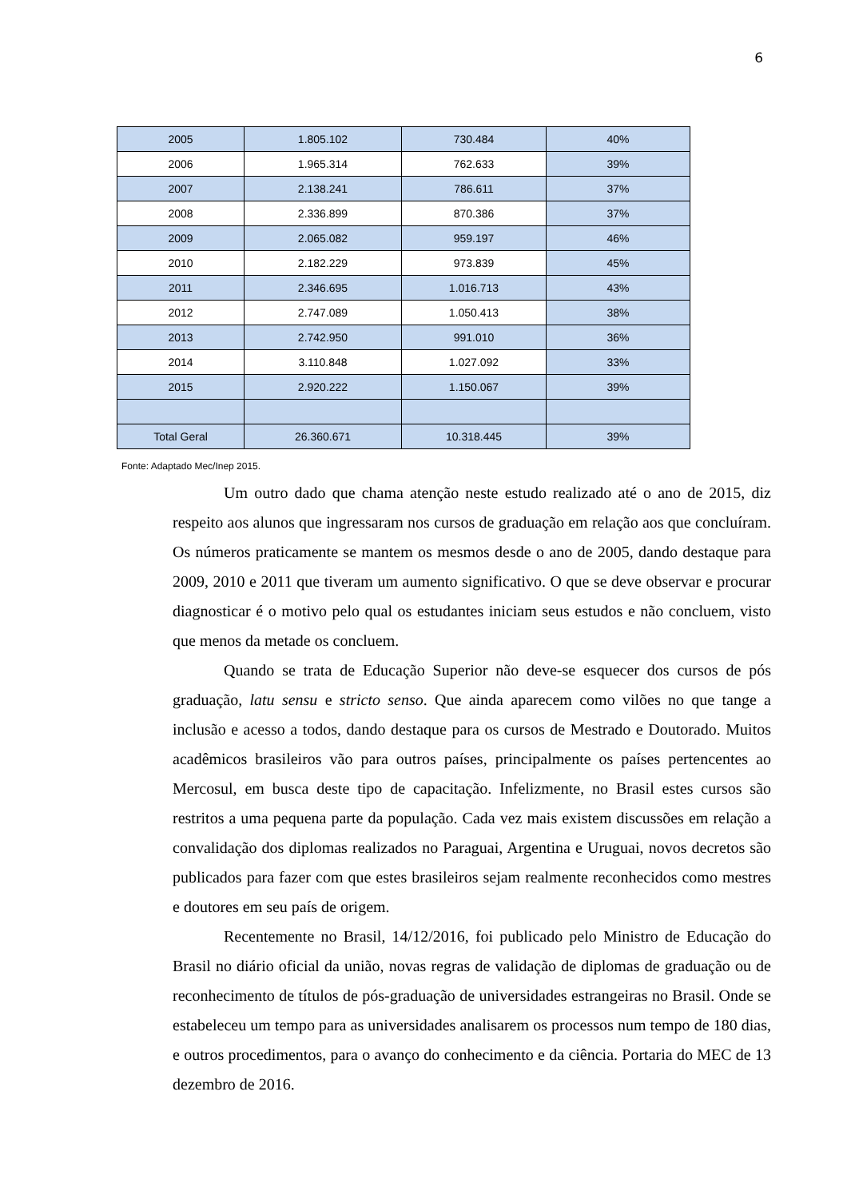6
| 2005 | 1.805.102 | 730.484 | 40% |
| 2006 | 1.965.314 | 762.633 | 39% |
| 2007 | 2.138.241 | 786.611 | 37% |
| 2008 | 2.336.899 | 870.386 | 37% |
| 2009 | 2.065.082 | 959.197 | 46% |
| 2010 | 2.182.229 | 973.839 | 45% |
| 2011 | 2.346.695 | 1.016.713 | 43% |
| 2012 | 2.747.089 | 1.050.413 | 38% |
| 2013 | 2.742.950 | 991.010 | 36% |
| 2014 | 3.110.848 | 1.027.092 | 33% |
| 2015 | 2.920.222 | 1.150.067 | 39% |
| Total Geral | 26.360.671 | 10.318.445 | 39% |
Fonte: Adaptado Mec/Inep 2015.
Um outro dado que chama atenção neste estudo realizado até o ano de 2015, diz respeito aos alunos que ingressaram nos cursos de graduação em relação aos que concluíram. Os números praticamente se mantem os mesmos desde o ano de 2005, dando destaque para 2009, 2010 e 2011 que tiveram um aumento significativo. O que se deve observar e procurar diagnosticar é o motivo pelo qual os estudantes iniciam seus estudos e não concluem, visto que menos da metade os concluem.
Quando se trata de Educação Superior não deve-se esquecer dos cursos de pós graduação, latu sensu e stricto senso. Que ainda aparecem como vilões no que tange a inclusão e acesso a todos, dando destaque para os cursos de Mestrado e Doutorado. Muitos acadêmicos brasileiros vão para outros países, principalmente os países pertencentes ao Mercosul, em busca deste tipo de capacitação. Infelizmente, no Brasil estes cursos são restritos a uma pequena parte da população. Cada vez mais existem discussões em relação a convalidação dos diplomas realizados no Paraguai, Argentina e Uruguai, novos decretos são publicados para fazer com que estes brasileiros sejam realmente reconhecidos como mestres e doutores em seu país de origem.
Recentemente no Brasil, 14/12/2016, foi publicado pelo Ministro de Educação do Brasil no diário oficial da união, novas regras de validação de diplomas de graduação ou de reconhecimento de títulos de pós-graduação de universidades estrangeiras no Brasil. Onde se estabeleceu um tempo para as universidades analisarem os processos num tempo de 180 dias, e outros procedimentos, para o avanço do conhecimento e da ciência. Portaria do MEC de 13 dezembro de 2016.